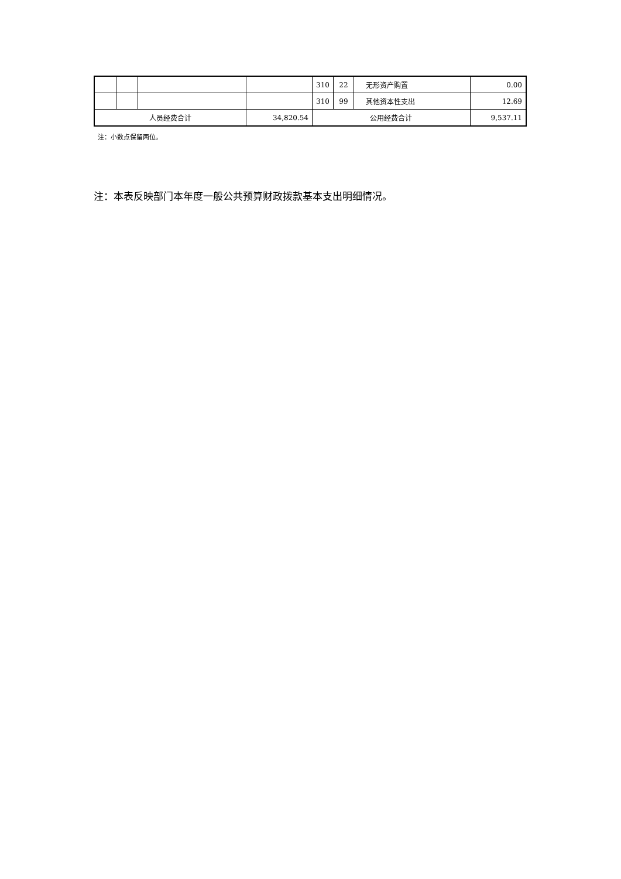| | | | | 310 | 22 | 无形资产购置 | 0.00 |
| | | | | 310 | 99 | 其他资本性支出 | 12.69 |
| 人员经费合计 | | | 34,820.54 | 公用经费合计 | | | 9,537.11 |
注：小数点保留两位。
注：本表反映部门本年度一般公共预算财政拨款基本支出明细情况。